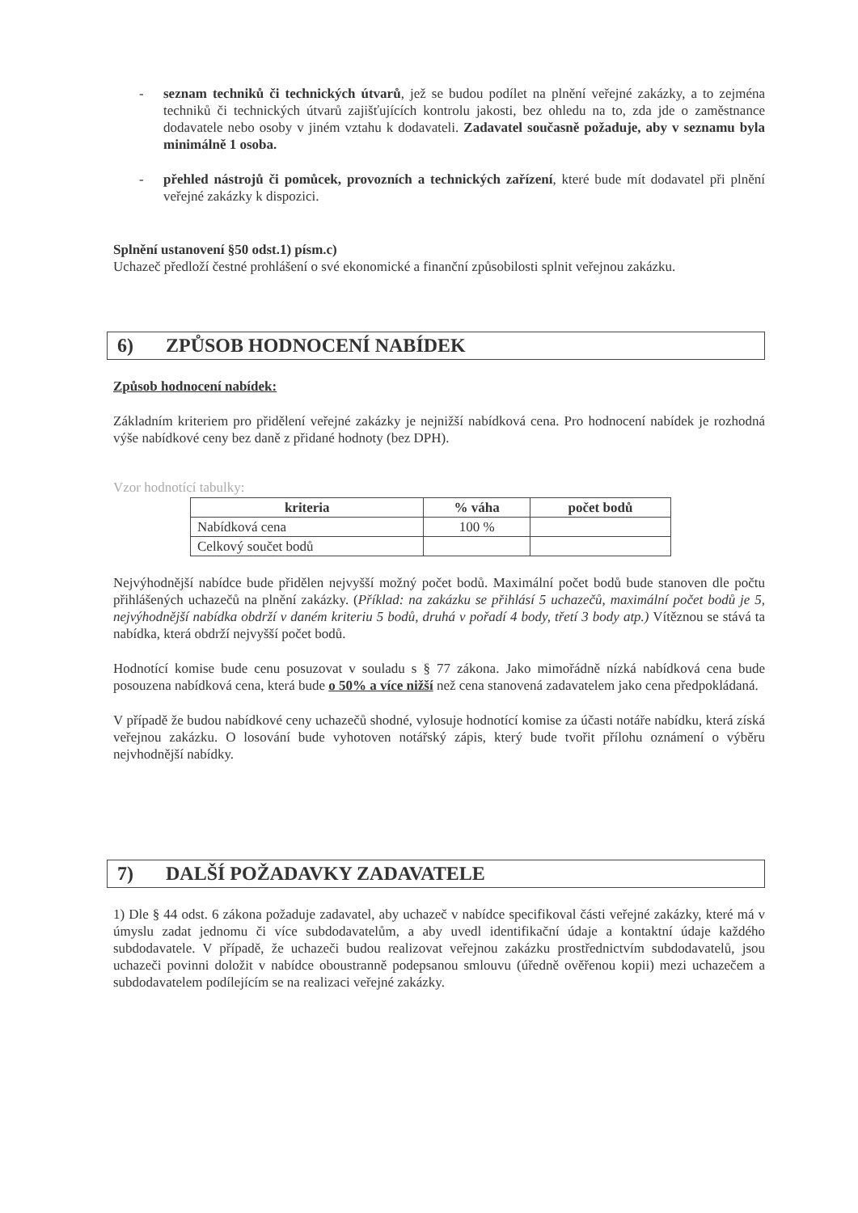- seznam techniků či technických útvarů, jež se budou podílet na plnění veřejné zakázky, a to zejména techniků či technických útvarů zajišťujících kontrolu jakosti, bez ohledu na to, zda jde o zaměstnance dodavatele nebo osoby v jiném vztahu k dodavateli. Zadavatel současně požaduje, aby v seznamu byla minimálně 1 osoba.
- přehled nástrojů či pomůcek, provozních a technických zařízení, které bude mít dodavatel při plnění veřejné zakázky k dispozici.
Splnění ustanovení §50 odst.1) písm.c)
Uchazeč předloží čestné prohlášení o své ekonomické a finanční způsobilosti splnit veřejnou zakázku.
6) ZPŮSOB HODNOCENÍ NABÍDEK
Způsob hodnocení nabídek:
Základním kriteriem pro přidělení veřejné zakázky je nejnižší nabídková cena. Pro hodnocení nabídek je rozhodná výše nabídkové ceny bez daně z přidané hodnoty (bez DPH).
Vzor hodnotící tabulky:
| kriteria | % váha | počet bodů |
| --- | --- | --- |
| Nabídková cena | 100 % | |
| Celkový součet bodů | | |
Nejvýhodnější nabídce bude přidělen nejvyšší možný počet bodů. Maximální počet bodů bude stanoven dle počtu přihlášených uchazečů na plnění zakázky. (Příklad: na zakázku se přihlásí 5 uchazečů, maximální počet bodů je 5, nejvýhodnější nabídka obdrží v daném kriteriu 5 bodů, druhá v pořadí 4 body, třetí 3 body atp.) Vítěznou se stává ta nabídka, která obdrží nejvyšší počet bodů.
Hodnotící komise bude cenu posuzovat v souladu s § 77 zákona. Jako mimořádně nízká nabídková cena bude posouzena nabídková cena, která bude o 50% a více nižší než cena stanovená zadavatelem jako cena předpokládaná.
V případě že budou nabídkové ceny uchazečů shodné, vylosuje hodnotící komise za účasti notáře nabídku, která získá veřejnou zakázku. O losování bude vyhotoven notářský zápis, který bude tvořit přílohu oznámení o výběru nejvhodnější nabídky.
7) DALŠÍ POŽADAVKY ZADAVATELE
1) Dle § 44 odst. 6 zákona požaduje zadavatel, aby uchazeč v nabídce specifikoval části veřejné zakázky, které má v úmyslu zadat jednomu či více subdodavatelům, a aby uvedl identifikační údaje a kontaktní údaje každého subdodavatele. V případě, že uchazeči budou realizovat veřejnou zakázku prostřednictvím subdodavatelů, jsou uchazeči povinni doložit v nabídce oboustranně podepsanou smlouvu (úředně ověřenou kopii) mezi uchazečem a subdodavatelem podílejícím se na realizaci veřejné zakázky.